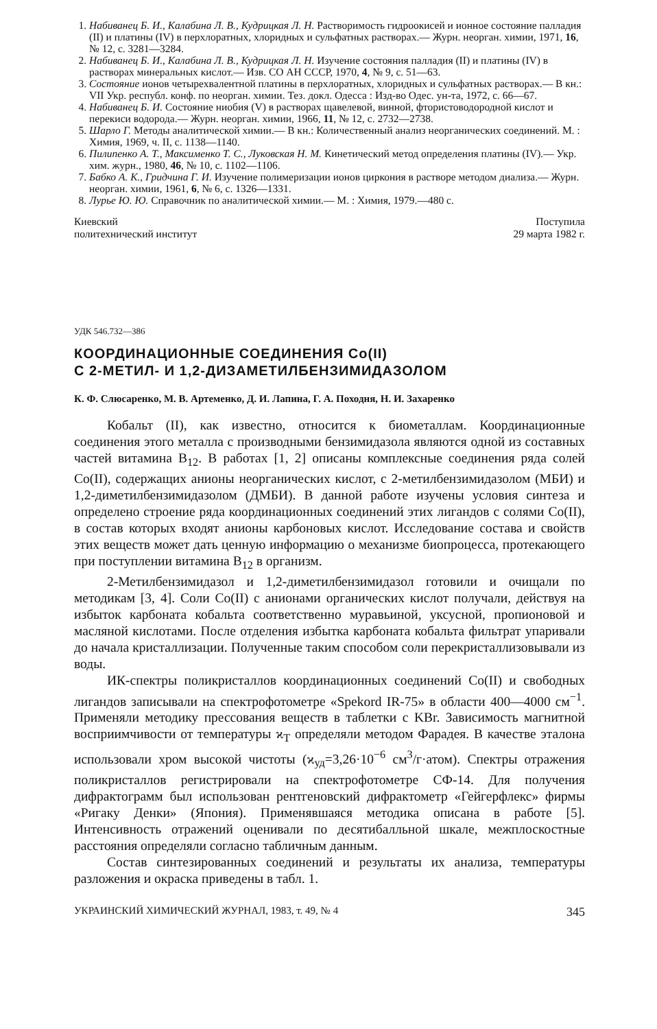1. Набиванец Б. И., Калабина Л. В., Кудрицкая Л. Н. Растворимость гидроокисей и ионное состояние палладия (II) и платины (IV) в перхлоратных, хлоридных и сульфатных растворах.— Журн. неорган. химии, 1971, 16, № 12, с. 3281—3284.
2. Набиванец Б. И., Калабина Л. В., Кудрицкая Л. Н. Изучение состояния палладия (II) и платины (IV) в растворах минеральных кислот.— Изв. СО АН СССР, 1970, 4, № 9, с. 51—63.
3. Состояние ионов четырехвалентной платины в перхлоратных, хлоридных и сульфатных растворах.— В кн.: VII Укр. республ. конф. по неорган. химии. Тез. докл. Одесса : Изд-во Одес. ун-та, 1972, с. 66—67.
4. Набиванец Б. И. Состояние ниобия (V) в растворах щавелевой, винной, фтористоводородной кислот и перекиси водорода.— Журн. неорган. химии, 1966, 11, № 12, с. 2732—2738.
5. Шарло Г. Методы аналитической химии.— В кн.: Количественный анализ неорганических соединений. М. : Химия, 1969, ч. II, с. 1138—1140.
6. Пилипенко А. Т., Максименко Т. С., Луковская Н. М. Кинетический метод определения платины (IV).— Укр. хим. журн., 1980, 46, № 10, с. 1102—1106.
7. Бабко А. К., Гридчина Г. И. Изучение полимеризации ионов циркония в растворе методом диализа.— Журн. неорган. химии, 1961, 6, № 6, с. 1326—1331.
8. Лурье Ю. Ю. Справочник по аналитической химии.— М. : Химия, 1979.—480 с.
Киевский
политехнический институт
Поступила
29 марта 1982 г.
УДК 546.732—386
КООРДИНАЦИОННЫЕ СОЕДИНЕНИЯ Co(II)
С 2-МЕТИЛ- И 1,2-ДИЗАМЕТИЛБЕНЗИМИДАЗОЛОМ
К. Ф. Слюсаренко, М. В. Артеменко, Д. И. Лапина, Г. А. Походня, Н. И. Захаренко
Кобальт (II), как известно, относится к биометаллам. Координационные соединения этого металла с производными бензимидазола являются одной из составных частей витамина B<sub>12</sub>. В работах [1, 2] описаны комплексные соединения ряда солей Co(II), содержащих анионы неорганических кислот, с 2-метилбензимидазолом (МБИ) и 1,2-диметилбензимидазолом (ДМБИ). В данной работе изучены условия синтеза и определено строение ряда координационных соединений этих лигандов с солями Co(II), в состав которых входят анионы карбоновых кислот. Исследование состава и свойств этих веществ может дать ценную информацию о механизме биопроцесса, протекающего при поступлении витамина B<sub>12</sub> в организм.
2-Метилбензимидазол и 1,2-диметилбензимидазол готовили и очищали по методикам [3, 4]. Соли Co(II) с анионами органических кислот получали, действуя на избыток карбоната кобальта соответственно муравьиной, уксусной, пропионовой и масляной кислотами. После отделения избытка карбоната кобальта фильтрат упаривали до начала кристаллизации. Полученные таким способом соли перекристаллизовывали из воды.
ИК-спектры поликристаллов координационных соединений Co(II) и свободных лигандов записывали на спектрофотометре «Spekord IR-75» в области 400—4000 см<sup>−1</sup>. Применяли методику прессования веществ в таблетки с KBr. Зависимость магнитной восприимчивости от температуры ϰ<sub>T</sub> определяли методом Фарадея. В качестве эталона использовали хром высокой чистоты (ϰ<sub>уд</sub>=3,26·10<sup>−6</sup> см<sup>3</sup>/г·атом). Спектры отражения поликристаллов регистрировали на спектрофотометре СФ-14. Для получения дифрактограмм был использован рентгеновский дифрактометр «Гейгерфлекс» фирмы «Ригаку Денки» (Япония). Применявшаяся методика описана в работе [5]. Интенсивность отражений оценивали по десятибалльной шкале, межплоскостные расстояния определяли согласно табличным данным.
Состав синтезированных соединений и результаты их анализа, температуры разложения и окраска приведены в табл. 1.
УКРАИНСКИЙ ХИМИЧЕСКИЙ ЖУРНАЛ, 1983, т. 49, № 4
345